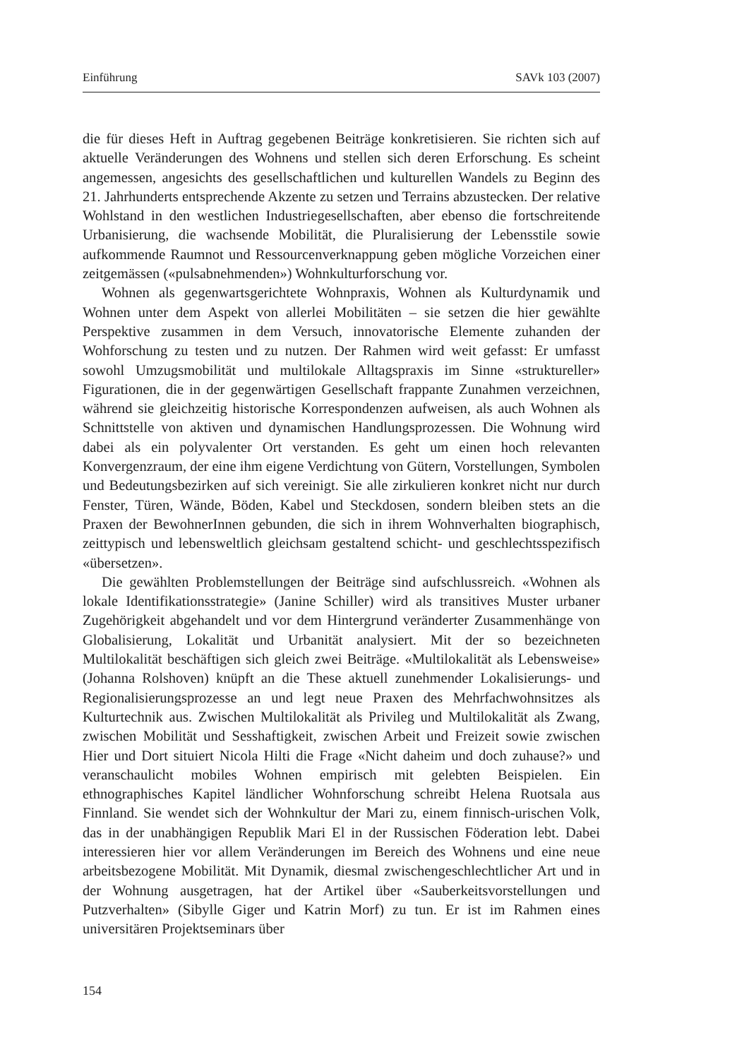Einführung SAVk 103 (2007)
die für dieses Heft in Auftrag gegebenen Beiträge konkretisieren. Sie richten sich auf aktuelle Veränderungen des Wohnens und stellen sich deren Erforschung. Es scheint angemessen, angesichts des gesellschaftlichen und kulturellen Wandels zu Beginn des 21. Jahrhunderts entsprechende Akzente zu setzen und Terrains abzustecken. Der relative Wohlstand in den westlichen Industriegesellschaften, aber ebenso die fortschreitende Urbanisierung, die wachsende Mobilität, die Pluralisierung der Lebensstile sowie aufkommende Raumnot und Ressourcenverknappung geben mögliche Vorzeichen einer zeitgemässen («pulsabnehmenden») Wohnkulturforschung vor.
Wohnen als gegenwartsgerichtete Wohnpraxis, Wohnen als Kulturdynamik und Wohnen unter dem Aspekt von allerlei Mobilitäten – sie setzen die hier gewählte Perspektive zusammen in dem Versuch, innovatorische Elemente zuhanden der Wohforschung zu testen und zu nutzen. Der Rahmen wird weit gefasst: Er umfasst sowohl Umzugsmobilität und multilokale Alltagspraxis im Sinne «struktureller» Figurationen, die in der gegenwärtigen Gesellschaft frappante Zunahmen verzeichnen, während sie gleichzeitig historische Korrespondenzen aufweisen, als auch Wohnen als Schnittstelle von aktiven und dynamischen Handlungsprozessen. Die Wohnung wird dabei als ein polyvalenter Ort verstanden. Es geht um einen hoch relevanten Konvergenzraum, der eine ihm eigene Verdichtung von Gütern, Vorstellungen, Symbolen und Bedeutungsbezirken auf sich vereinigt. Sie alle zirkulieren konkret nicht nur durch Fenster, Türen, Wände, Böden, Kabel und Steckdosen, sondern bleiben stets an die Praxen der BewohnerInnen gebunden, die sich in ihrem Wohnverhalten biographisch, zeittypisch und lebensweltlich gleichsam gestaltend schicht- und geschlechtsspezifisch «übersetzen».
Die gewählten Problemstellungen der Beiträge sind aufschlussreich. «Wohnen als lokale Identifikationsstrategie» (Janine Schiller) wird als transitives Muster urbaner Zugehörigkeit abgehandelt und vor dem Hintergrund veränderter Zusammenhänge von Globalisierung, Lokalität und Urbanität analysiert. Mit der so bezeichneten Multilokalität beschäftigen sich gleich zwei Beiträge. «Multilokalität als Lebensweise» (Johanna Rolshoven) knüpft an die These aktuell zunehmender Lokalisierungs- und Regionalisierungsprozesse an und legt neue Praxen des Mehrfachwohnsitzes als Kulturtechnik aus. Zwischen Multilokalität als Privileg und Multilokalität als Zwang, zwischen Mobilität und Sesshaftigkeit, zwischen Arbeit und Freizeit sowie zwischen Hier und Dort situiert Nicola Hilti die Frage «Nicht daheim und doch zuhause?» und veranschaulicht mobiles Wohnen empirisch mit gelebten Beispielen. Ein ethnographisches Kapitel ländlicher Wohnforschung schreibt Helena Ruotsala aus Finnland. Sie wendet sich der Wohnkultur der Mari zu, einem finnisch-urischen Volk, das in der unabhängigen Republik Mari El in der Russischen Föderation lebt. Dabei interessieren hier vor allem Veränderungen im Bereich des Wohnens und eine neue arbeitsbezogene Mobilität. Mit Dynamik, diesmal zwischengeschlechtlicher Art und in der Wohnung ausgetragen, hat der Artikel über «Sauberkeitsvorstellungen und Putzverhalten» (Sibylle Giger und Katrin Morf) zu tun. Er ist im Rahmen eines universitären Projektseminars über
154